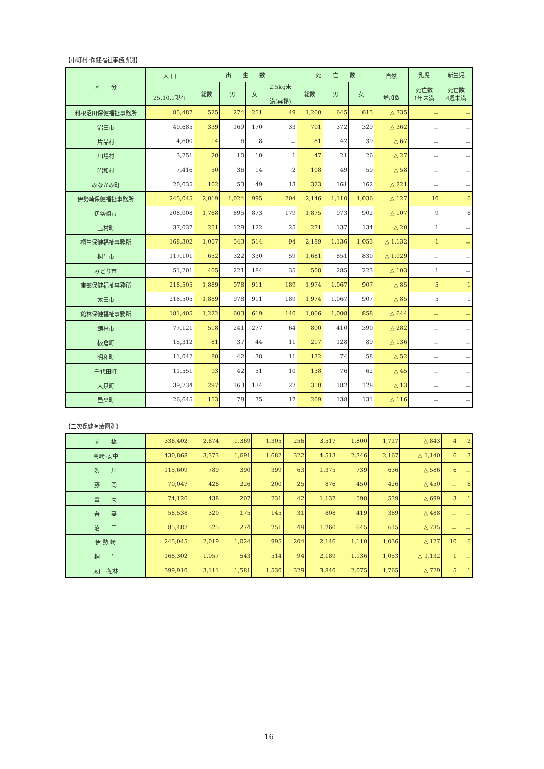【市町村･保健福祉事務所別】
| 区 分 | 人 口 25.10.1現在 | 出 生 数 | | | | 死 亡 数 | | | 自然 増加数 | 乳児 死亡数 1年未満 | 新生児 死亡数 4週未満 |
| --- | --- | --- | --- | --- | --- | --- | --- | --- | --- | --- | --- |
| | | 総数 | 男 | 女 | 2.5kg未 満(再掲) | 総数 | 男 | 女 | | | |
| 利根沼田保健福祉事務所 | 85,487 | 525 | 274 | 251 | 49 | 1,260 | 645 | 615 | △ 735 | － | － |
| 沼田市 | 49,685 | 339 | 169 | 170 | 33 | 701 | 372 | 329 | △ 362 | － | － |
| 片品村 | 4,600 | 14 | 6 | 8 | － | 81 | 42 | 39 | △ 67 | － | － |
| 川場村 | 3,751 | 20 | 10 | 10 | 1 | 47 | 21 | 26 | △ 27 | － | － |
| 昭和村 | 7,416 | 50 | 36 | 14 | 2 | 108 | 49 | 59 | △ 58 | － | － |
| みなかみ町 | 20,035 | 102 | 53 | 49 | 13 | 323 | 161 | 162 | △ 221 | － | － |
| 伊勢崎保健福祉事務所 | 245,045 | 2,019 | 1,024 | 995 | 204 | 2,146 | 1,110 | 1,036 | △ 127 | 10 | 6 |
| 伊勢崎市 | 208,008 | 1,768 | 895 | 873 | 179 | 1,875 | 973 | 902 | △ 107 | 9 | 6 |
| 玉村町 | 37,037 | 251 | 129 | 122 | 25 | 271 | 137 | 134 | △ 20 | 1 | － |
| 桐生保健福祉事務所 | 168,302 | 1,057 | 543 | 514 | 94 | 2,189 | 1,136 | 1,053 | △ 1,132 | 1 | － |
| 桐生市 | 117,101 | 652 | 322 | 330 | 59 | 1,681 | 851 | 830 | △ 1,029 | － | － |
| みどり市 | 51,201 | 405 | 221 | 184 | 35 | 508 | 285 | 223 | △ 103 | 1 | － |
| 東部保健福祉事務所 | 218,505 | 1,889 | 978 | 911 | 189 | 1,974 | 1,067 | 907 | △ 85 | 5 | 1 |
| 太田市 | 218,505 | 1,889 | 978 | 911 | 189 | 1,974 | 1,067 | 907 | △ 85 | 5 | 1 |
| 館林保健福祉事務所 | 181,405 | 1,222 | 603 | 619 | 140 | 1,866 | 1,008 | 858 | △ 644 | － | － |
| 館林市 | 77,121 | 518 | 241 | 277 | 64 | 800 | 410 | 390 | △ 282 | － | － |
| 板倉町 | 15,312 | 81 | 37 | 44 | 11 | 217 | 128 | 89 | △ 136 | － | － |
| 明和町 | 11,042 | 80 | 42 | 38 | 11 | 132 | 74 | 58 | △ 52 | － | － |
| 千代田町 | 11,551 | 93 | 42 | 51 | 10 | 138 | 76 | 62 | △ 45 | － | － |
| 大泉町 | 39,734 | 297 | 163 | 134 | 27 | 310 | 182 | 128 | △ 13 | － | － |
| 邑楽町 | 26,645 | 153 | 78 | 75 | 17 | 269 | 138 | 131 | △ 116 | － | － |
【二次保健医療圏別】
| 前 橋 | 336,402 | 2,674 | 1,369 | 1,305 | 256 | 3,517 | 1,800 | 1,717 | △ 843 | 4 | 2 |
| 高崎･安中 | 430,868 | 3,373 | 1,691 | 1,682 | 322 | 4,513 | 2,346 | 2,167 | △ 1,140 | 6 | 3 |
| 渋 川 | 115,609 | 789 | 390 | 399 | 63 | 1,375 | 739 | 636 | △ 586 | 6 | － |
| 藤 岡 | 70,047 | 426 | 226 | 200 | 25 | 876 | 450 | 426 | △ 450 | － | 6 |
| 富 岡 | 74,126 | 438 | 207 | 231 | 42 | 1,137 | 598 | 539 | △ 699 | 3 | 1 |
| 吾 妻 | 58,538 | 320 | 175 | 145 | 31 | 808 | 419 | 389 | △ 488 | － | － |
| 沼 田 | 85,487 | 525 | 274 | 251 | 49 | 1,260 | 645 | 615 | △ 735 | － | － |
| 伊 勢 崎 | 245,045 | 2,019 | 1,024 | 995 | 204 | 2,146 | 1,110 | 1,036 | △ 127 | 10 | 6 |
| 桐 生 | 168,302 | 1,057 | 543 | 514 | 94 | 2,189 | 1,136 | 1,053 | △ 1,132 | 1 | － |
| 太田･館林 | 399,910 | 3,111 | 1,581 | 1,530 | 329 | 3,840 | 2,075 | 1,765 | △ 729 | 5 | 1 |
16